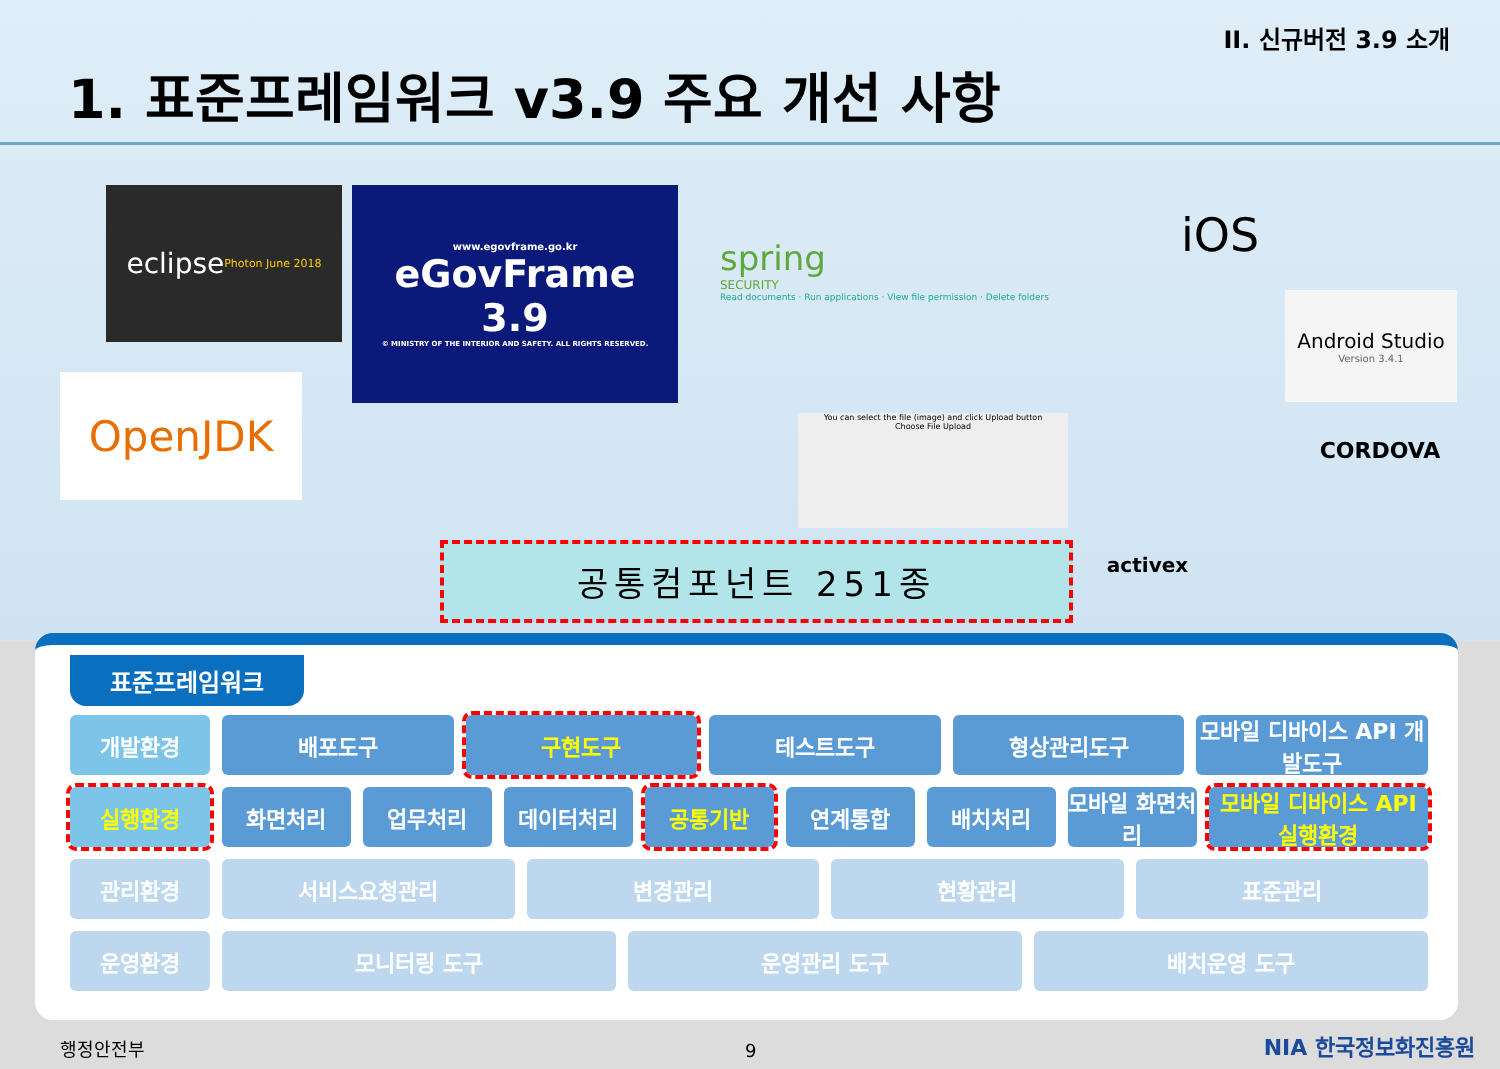II. 신규버전 3.9 소개
1. 표준프레임워크 v3.9 주요 개선 사항
eclipse
Photon June 2018
www.egovframe.go.kr
eGovFrame
3.9
© MINISTRY OF THE INTERIOR AND SAFETY. ALL RIGHTS RESERVED.
OpenJDK
spring
SECURITY
Read documents · Run applications · View file permission · Delete folders
You can select the file (image) and click Upload button
Choose File Upload
iOS
Android Studio
Version 3.4.1
CORDOVA
activex
공통컴포넌트 251종
표준프레임워크
개발환경 배포도구 구현도구 테스트도구 형상관리도구 모바일 디바이스 API 개발도구
실행환경 화면처리 업무처리 데이터처리 공통기반 연계통합 배치처리 모바일 화면처리 모바일 디바이스 API 실행환경
관리환경 서비스요청관리 변경관리 현황관리 표준관리
운영환경 모니터링 도구 운영관리 도구 배치운영 도구
행정안전부 9 NIA 한국정보화진흥원